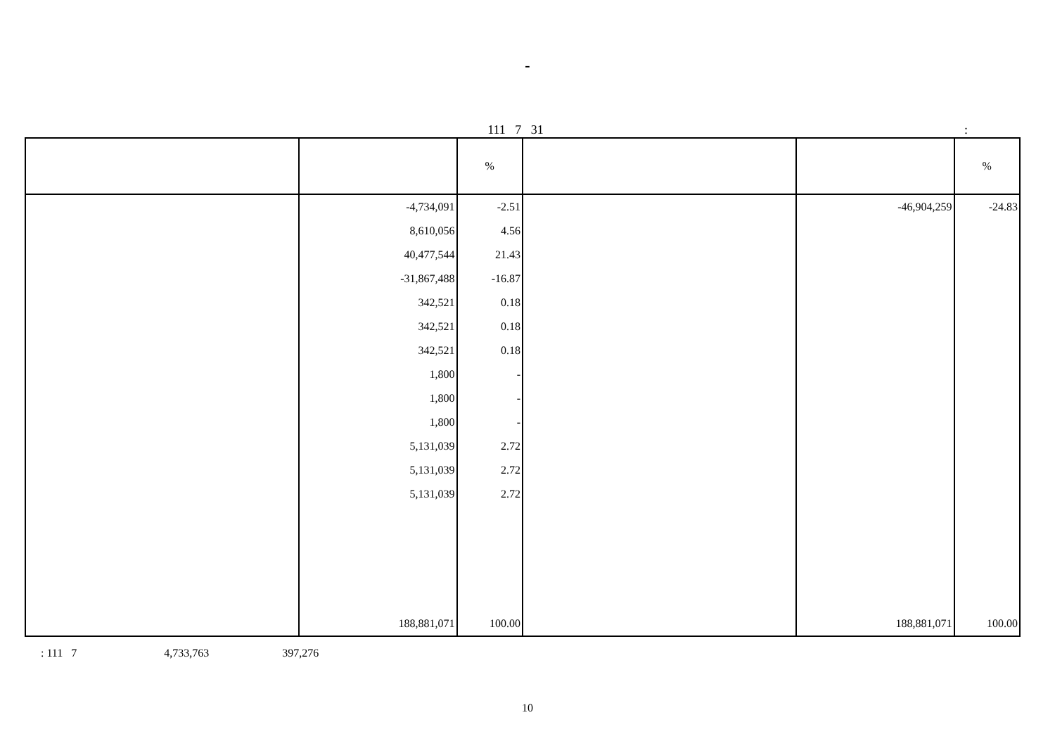-
111 7 31 :
| | | % | | | % |
| --- | --- | --- | --- | --- | --- |
| | -4,734,091 | -2.51 | | -46,904,259 | -24.83 |
| | 8,610,056 | 4.56 | | | |
| | 40,477,544 | 21.43 | | | |
| | -31,867,488 | -16.87 | | | |
| | 342,521 | 0.18 | | | |
| | 342,521 | 0.18 | | | |
| | 342,521 | 0.18 | | | |
| | 1,800 | - | | | |
| | 1,800 | - | | | |
| | 1,800 | - | | | |
| | 5,131,039 | 2.72 | | | |
| | 5,131,039 | 2.72 | | | |
| | 5,131,039 | 2.72 | | | |
| | 188,881,071 | 100.00 | | 188,881,071 | 100.00 |
: 111 7 4,733,763 397,276
10